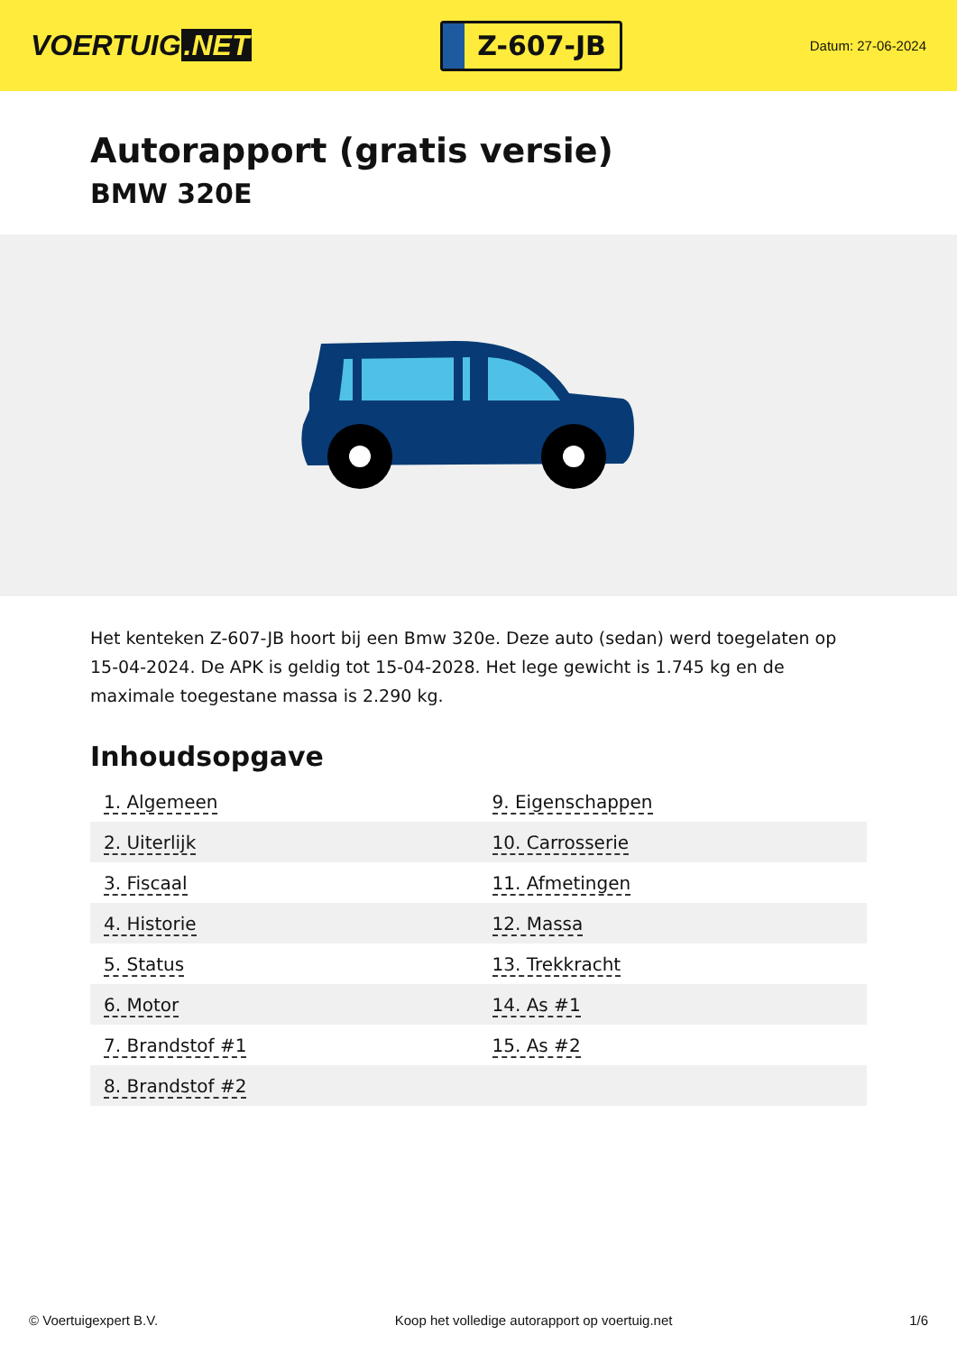VOERTUIG.NET
Z-607-JB
Datum: 27-06-2024
Autorapport (gratis versie)
BMW 320E
Het kenteken Z-607-JB hoort bij een Bmw 320e. Deze auto (sedan) werd toegelaten op 15-04-2024. De APK is geldig tot 15-04-2028. Het lege gewicht is 1.745 kg en de maximale toegestane massa is 2.290 kg.
Inhoudsopgave
| 1. Algemeen | 9. Eigenschappen |
| 2. Uiterlijk | 10. Carrosserie |
| 3. Fiscaal | 11. Afmetingen |
| 4. Historie | 12. Massa |
| 5. Status | 13. Trekkracht |
| 6. Motor | 14. As #1 |
| 7. Brandstof #1 | 15. As #2 |
| 8. Brandstof #2 | |
© Voertuigexpert B.V. Koop het volledige autorapport op voertuig.net 1/6